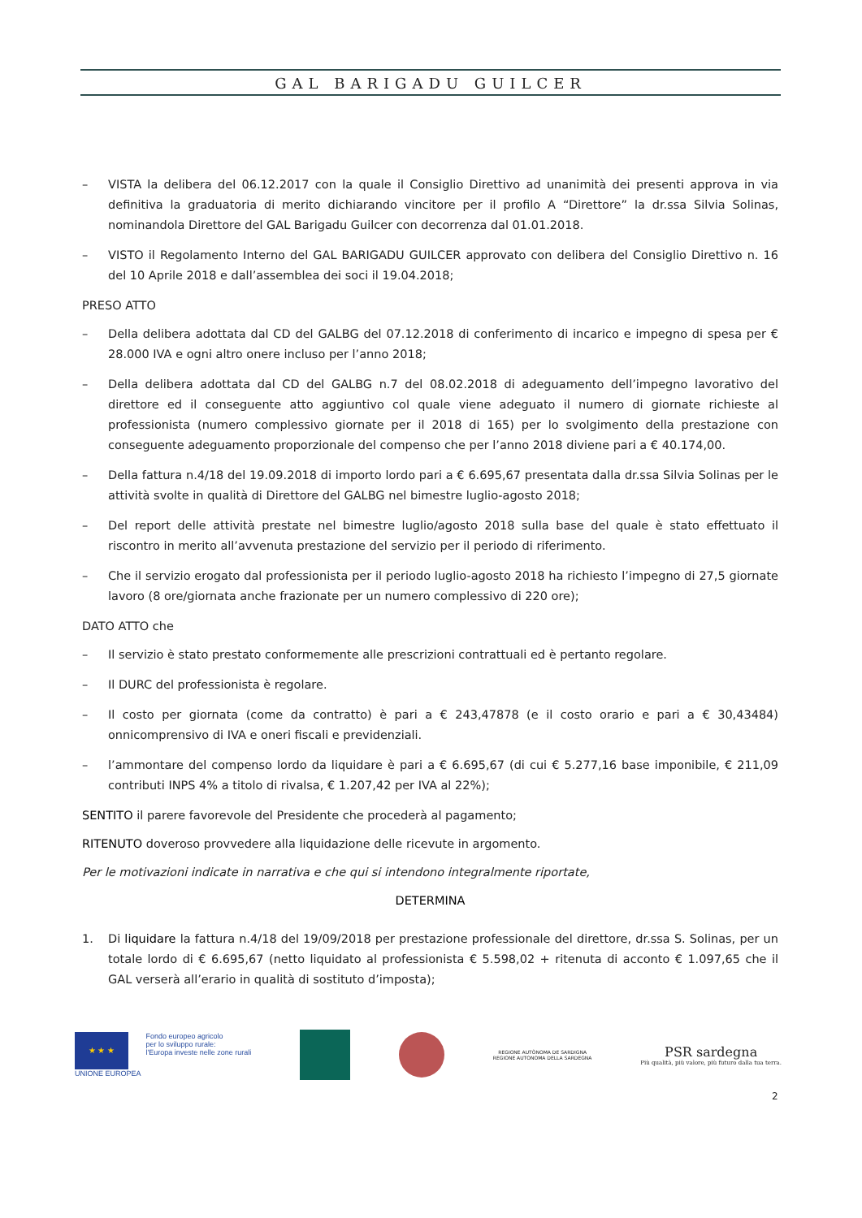GAL BARIGADU GUILCER
– VISTA la delibera del 06.12.2017 con la quale il Consiglio Direttivo ad unanimità dei presenti approva in via definitiva la graduatoria di merito dichiarando vincitore per il profilo A “Direttore” la dr.ssa Silvia Solinas, nominandola Direttore del GAL Barigadu Guilcer con decorrenza dal 01.01.2018.
– VISTO il Regolamento Interno del GAL BARIGADU GUILCER approvato con delibera del Consiglio Direttivo n. 16 del 10 Aprile 2018 e dall’assemblea dei soci il 19.04.2018;
PRESO ATTO
– Della delibera adottata dal CD del GALBG del 07.12.2018 di conferimento di incarico e impegno di spesa per € 28.000 IVA e ogni altro onere incluso per l’anno 2018;
– Della delibera adottata dal CD del GALBG n.7 del 08.02.2018 di adeguamento dell’impegno lavorativo del direttore ed il conseguente atto aggiuntivo col quale viene adeguato il numero di giornate richieste al professionista (numero complessivo giornate per il 2018 di 165) per lo svolgimento della prestazione con conseguente adeguamento proporzionale del compenso che per l’anno 2018 diviene pari a € 40.174,00.
– Della fattura n.4/18 del 19.09.2018 di importo lordo pari a € 6.695,67 presentata dalla dr.ssa Silvia Solinas per le attività svolte in qualità di Direttore del GALBG nel bimestre luglio-agosto 2018;
– Del report delle attività prestate nel bimestre luglio/agosto 2018 sulla base del quale è stato effettuato il riscontro in merito all’avvenuta prestazione del servizio per il periodo di riferimento.
– Che il servizio erogato dal professionista per il periodo luglio-agosto 2018 ha richiesto l’impegno di 27,5 giornate lavoro (8 ore/giornata anche frazionate per un numero complessivo di 220 ore);
DATO ATTO che
– Il servizio è stato prestato conformemente alle prescrizioni contrattuali ed è pertanto regolare.
– Il DURC del professionista è regolare.
– Il costo per giornata (come da contratto) è pari a € 243,47878 (e il costo orario e pari a € 30,43484) onnicomprensivo di IVA e oneri fiscali e previdenziali.
– l’ammontare del compenso lordo da liquidare è pari a € 6.695,67 (di cui € 5.277,16 base imponibile, € 211,09 contributi INPS 4% a titolo di rivalsa, € 1.207,42 per IVA al 22%);
SENTITO il parere favorevole del Presidente che procederà al pagamento;
RITENUTO doveroso provvedere alla liquidazione delle ricevute in argomento.
Per le motivazioni indicate in narrativa e che qui si intendono integralmente riportate,
DETERMINA
1. Di liquidare la fattura n.4/18 del 19/09/2018 per prestazione professionale del direttore, dr.ssa S. Solinas, per un totale lordo di € 6.695,67 (netto liquidato al professionista € 5.598,02 + ritenuta di acconto € 1.097,65 che il GAL verserà all’erario in qualità di sostituto d’imposta);
★ ★ ★
UNIONE EUROPEA
Fondo europeo agricolo
per lo sviluppo rurale:
l'Europa investe nelle zone rurali
REGIONE AUTÒNOMA DE SARDIGNA
REGIONE AUTONOMA DELLA SARDEGNA
PSR sardegna
Più qualità, più valore, più futuro dalla tua terra.
2